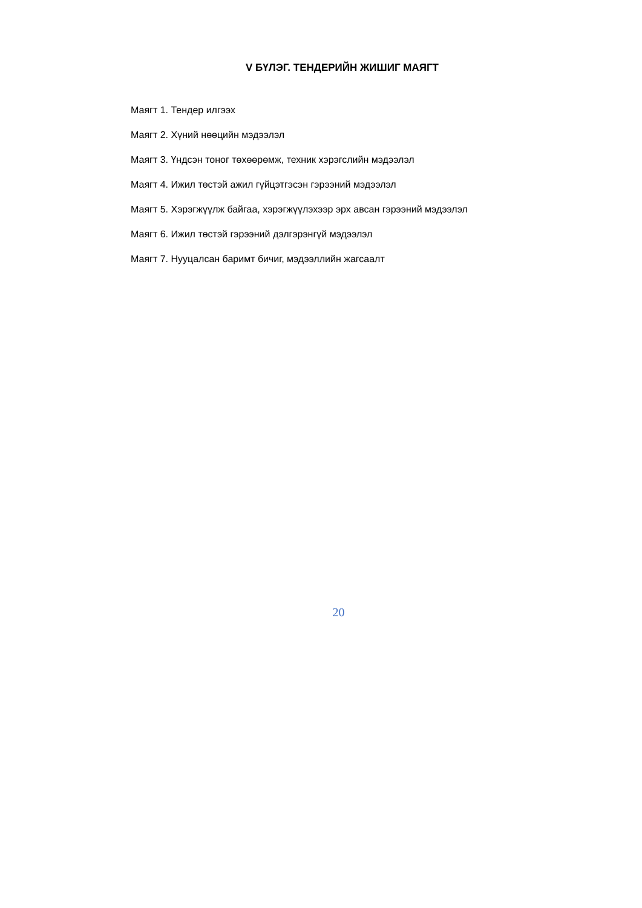V БҮЛЭГ. ТЕНДЕРИЙН ЖИШИГ МАЯГТ
Маягт 1. Тендер илгээх
Маягт 2. Хүний нөөцийн мэдээлэл
Маягт 3. Үндсэн тоног төхөөрөмж, техник хэрэгслийн мэдээлэл
Маягт 4. Ижил төстэй ажил гүйцэтгэсэн гэрээний мэдээлэл
Маягт 5. Хэрэгжүүлж байгаа, хэрэгжүүлэхээр эрх авсан гэрээний мэдээлэл
Маягт 6. Ижил төстэй гэрээний дэлгэрэнгүй мэдээлэл
Маягт 7. Нууцалсан баримт бичиг, мэдээллийн жагсаалт
20